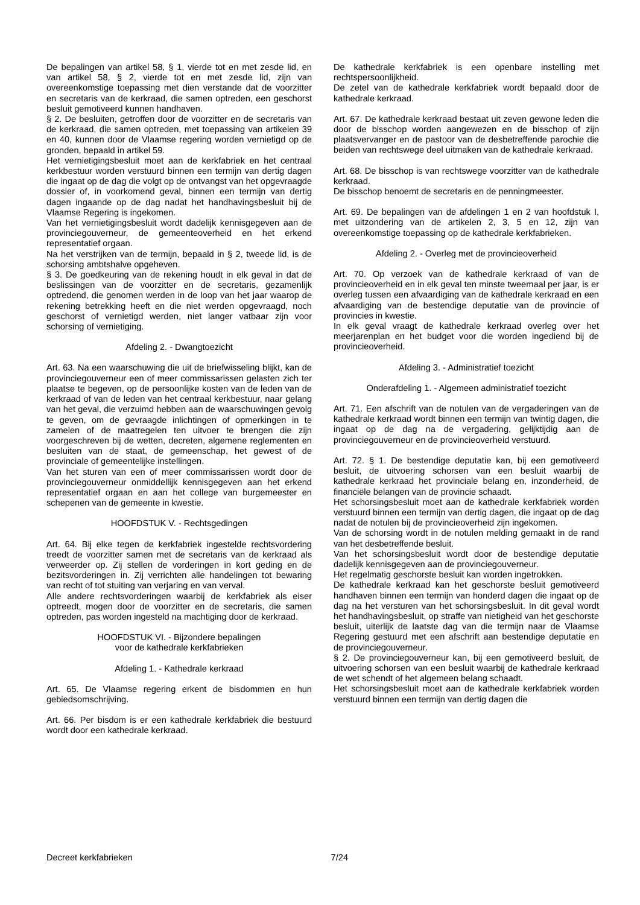De bepalingen van artikel 58, § 1, vierde tot en met zesde lid, en van artikel 58, § 2, vierde tot en met zesde lid, zijn van overeenkomstige toepassing met dien verstande dat de voorzitter en secretaris van de kerkraad, die samen optreden, een geschorst besluit gemotiveerd kunnen handhaven.
§ 2. De besluiten, getroffen door de voorzitter en de secretaris van de kerkraad, die samen optreden, met toepassing van artikelen 39 en 40, kunnen door de Vlaamse regering worden vernietigd op de gronden, bepaald in artikel 59.
Het vernietigingsbesluit moet aan de kerkfabriek en het centraal kerkbestuur worden verstuurd binnen een termijn van dertig dagen die ingaat op de dag die volgt op de ontvangst van het opgevraagde dossier of, in voorkomend geval, binnen een termijn van dertig dagen ingaande op de dag nadat het handhavingsbesluit bij de Vlaamse Regering is ingekomen.
Van het vernietigingsbesluit wordt dadelijk kennisgegeven aan de provinciegouverneur, de gemeenteoverheid en het erkend representatief orgaan.
Na het verstrijken van de termijn, bepaald in § 2, tweede lid, is de schorsing ambtshalve opgeheven.
§ 3. De goedkeuring van de rekening houdt in elk geval in dat de beslissingen van de voorzitter en de secretaris, gezamenlijk optredend, die genomen werden in de loop van het jaar waarop de rekening betrekking heeft en die niet werden opgevraagd, noch geschorst of vernietigd werden, niet langer vatbaar zijn voor schorsing of vernietiging.
Afdeling 2. - Dwangtoezicht
Art. 63. Na een waarschuwing die uit de briefwisseling blijkt, kan de provinciegouverneur een of meer commissarissen gelasten zich ter plaatse te begeven, op de persoonlijke kosten van de leden van de kerkraad of van de leden van het centraal kerkbestuur, naar gelang van het geval, die verzuimd hebben aan de waarschuwingen gevolg te geven, om de gevraagde inlichtingen of opmerkingen in te zamelen of de maatregelen ten uitvoer te brengen die zijn voorgeschreven bij de wetten, decreten, algemene reglementen en besluiten van de staat, de gemeenschap, het gewest of de provinciale of gemeentelijke instellingen.
Van het sturen van een of meer commissarissen wordt door de provinciegouverneur onmiddellijk kennisgegeven aan het erkend representatief orgaan en aan het college van burgemeester en schepenen van de gemeente in kwestie.
HOOFDSTUK V. - Rechtsgedingen
Art. 64. Bij elke tegen de kerkfabriek ingestelde rechtsvordering treedt de voorzitter samen met de secretaris van de kerkraad als verweerder op. Zij stellen de vorderingen in kort geding en de bezitsvorderingen in. Zij verrichten alle handelingen tot bewaring van recht of tot stuiting van verjaring en van verval.
Alle andere rechtsvorderingen waarbij de kerkfabriek als eiser optreedt, mogen door de voorzitter en de secretaris, die samen optreden, pas worden ingesteld na machtiging door de kerkraad.
HOOFDSTUK VI. - Bijzondere bepalingen
voor de kathedrale kerkfabrieken
Afdeling 1. - Kathedrale kerkraad
Art. 65. De Vlaamse regering erkent de bisdommen en hun gebiedsomschrijving.
Art. 66. Per bisdom is er een kathedrale kerkfabriek die bestuurd wordt door een kathedrale kerkraad.
De kathedrale kerkfabriek is een openbare instelling met rechtspersoonlijkheid.
De zetel van de kathedrale kerkfabriek wordt bepaald door de kathedrale kerkraad.
Art. 67. De kathedrale kerkraad bestaat uit zeven gewone leden die door de bisschop worden aangewezen en de bisschop of zijn plaatsvervanger en de pastoor van de desbetreffende parochie die beiden van rechtswege deel uitmaken van de kathedrale kerkraad.
Art. 68. De bisschop is van rechtswege voorzitter van de kathedrale kerkraad.
De bisschop benoemt de secretaris en de penningmeester.
Art. 69. De bepalingen van de afdelingen 1 en 2 van hoofdstuk I, met uitzondering van de artikelen 2, 3, 5 en 12, zijn van overeenkomstige toepassing op de kathedrale kerkfabrieken.
Afdeling 2. - Overleg met de provincieoverheid
Art. 70. Op verzoek van de kathedrale kerkraad of van de provincieoverheid en in elk geval ten minste tweemaal per jaar, is er overleg tussen een afvaardiging van de kathedrale kerkraad en een afvaardiging van de bestendige deputatie van de provincie of provincies in kwestie.
In elk geval vraagt de kathedrale kerkraad overleg over het meerjarenplan en het budget voor die worden ingediend bij de provincieoverheid.
Afdeling 3. - Administratief toezicht
Onderafdeling 1. - Algemeen administratief toezicht
Art. 71. Een afschrift van de notulen van de vergaderingen van de kathedrale kerkraad wordt binnen een termijn van twintig dagen, die ingaat op de dag na de vergadering, gelijktijdig aan de provinciegouverneur en de provincieoverheid verstuurd.
Art. 72. § 1. De bestendige deputatie kan, bij een gemotiveerd besluit, de uitvoering schorsen van een besluit waarbij de kathedrale kerkraad het provinciale belang en, inzonderheid, de financiële belangen van de provincie schaadt.
Het schorsingsbesluit moet aan de kathedrale kerkfabriek worden verstuurd binnen een termijn van dertig dagen, die ingaat op de dag nadat de notulen bij de provincieoverheid zijn ingekomen.
Van de schorsing wordt in de notulen melding gemaakt in de rand van het desbetreffende besluit.
Van het schorsingsbesluit wordt door de bestendige deputatie dadelijk kennisgegeven aan de provinciegouverneur.
Het regelmatig geschorste besluit kan worden ingetrokken.
De kathedrale kerkraad kan het geschorste besluit gemotiveerd handhaven binnen een termijn van honderd dagen die ingaat op de dag na het versturen van het schorsingsbesluit. In dit geval wordt het handhavingsbesluit, op straffe van nietigheid van het geschorste besluit, uiterlijk de laatste dag van die termijn naar de Vlaamse Regering gestuurd met een afschrift aan bestendige deputatie en de provinciegouverneur.
§ 2. De provinciegouverneur kan, bij een gemotiveerd besluit, de uitvoering schorsen van een besluit waarbij de kathedrale kerkraad de wet schendt of het algemeen belang schaadt.
Het schorsingsbesluit moet aan de kathedrale kerkfabriek worden verstuurd binnen een termijn van dertig dagen die
Decreet kerkfabrieken 7/24